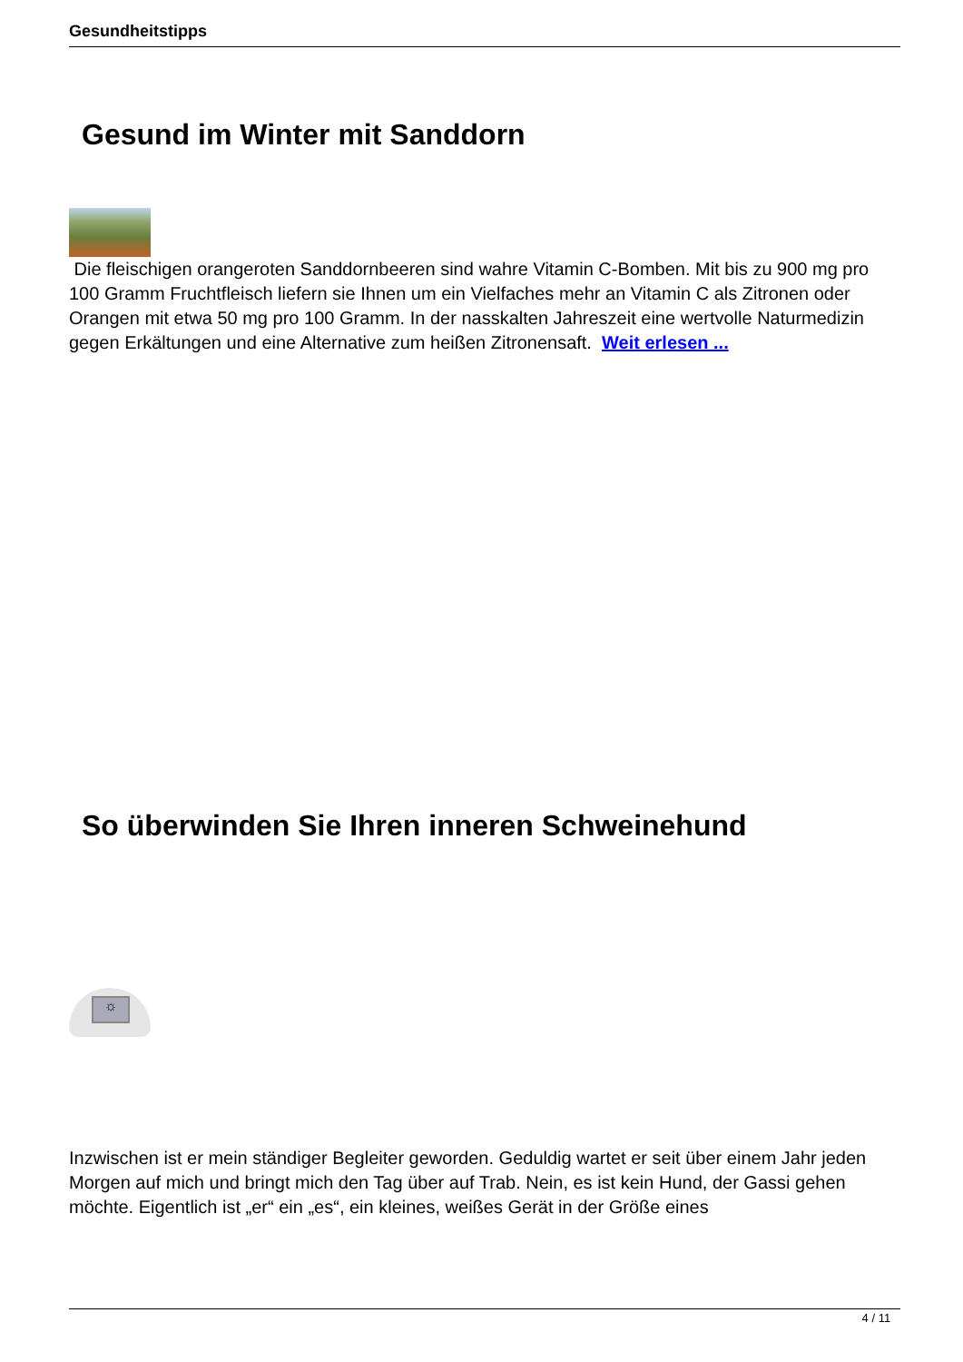Gesundheitstipps
Gesund im Winter mit Sanddorn
Die fleischigen orangeroten Sanddornbeeren sind wahre Vitamin C-Bomben. Mit bis zu 900 mg pro 100 Gramm Fruchtfleisch liefern sie Ihnen um ein Vielfaches mehr an Vitamin C als Zitronen oder Orangen mit etwa 50 mg pro 100 Gramm. In der nasskalten Jahreszeit eine wertvolle Naturmedizin gegen Erkältungen und eine Alternative zum heißen Zitronensaft. Weit erlesen ...
So überwinden Sie Ihren inneren Schweinehund
☼
Inzwischen ist er mein ständiger Begleiter geworden. Geduldig wartet er seit über einem Jahr jeden Morgen auf mich und bringt mich den Tag über auf Trab. Nein, es ist kein Hund, der Gassi gehen möchte. Eigentlich ist „er“ ein „es“, ein kleines, weißes Gerät in der Größe eines
4 / 11